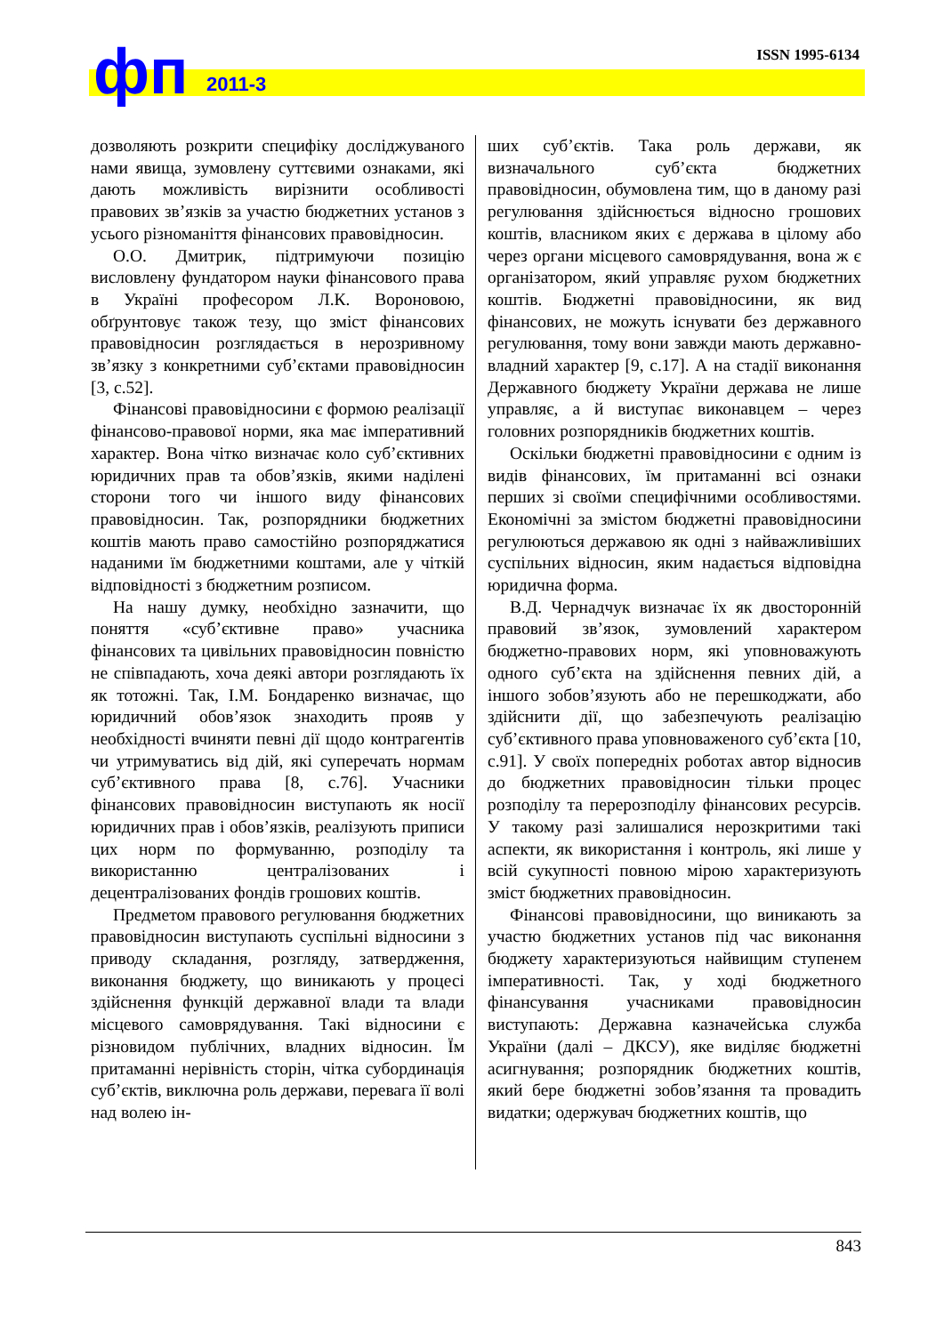ISSN 1995-6134 фп 2011-3
дозволяють розкрити специфіку досліджуваного нами явища, зумовлену суттєвими ознаками, які дають можливість вирізнити особливості правових зв’язків за участю бюджетних установ з усього різноманіття фінансових правовідносин.
О.О. Дмитрик, підтримуючи позицію висловлену фундатором науки фінансового права в Україні професором Л.К. Вороновою, обґрунтовує також тезу, що зміст фінансових правовідносин розглядається в нерозривному зв’язку з конкретними суб’єктами правовідносин [3, с.52].
Фінансові правовідносини є формою реалізації фінансово-правової норми, яка має імперативний характер. Вона чітко визначає коло суб’єктивних юридичних прав та обов’язків, якими наділені сторони того чи іншого виду фінансових правовідносин. Так, розпорядники бюджетних коштів мають право самостійно розпоряджатися наданими їм бюджетними коштами, але у чіткій відповідності з бюджетним розписом.
На нашу думку, необхідно зазначити, що поняття «суб’єктивне право» учасника фінансових та цивільних правовідносин повністю не співпадають, хоча деякі автори розглядають їх як тотожні. Так, І.М. Бондаренко визначає, що юридичний обов’язок знаходить прояв у необхідності вчиняти певні дії щодо контрагентів чи утримуватись від дій, які суперечать нормам суб’єктивного права [8, с.76]. Учасники фінансових правовідносин виступають як носії юридичних прав і обов’язків, реалізують приписи цих норм по формуванню, розподілу та використанню централізованих і децентралізованих фондів грошових коштів.
Предметом правового регулювання бюджетних правовідносин виступають суспільні відносини з приводу складання, розгляду, затвердження, виконання бюджету, що виникають у процесі здійснення функцій державної влади та влади місцевого самоврядування. Такі відносини є різновидом публічних, владних відносин. Їм притаманні нерівність сторін, чітка субординація суб’єктів, виключна роль держави, перевага її волі над волею ін-
ших суб’єктів. Така роль держави, як визначального суб’єкта бюджетних правовідносин, обумовлена тим, що в даному разі регулювання здійснюється відносно грошових коштів, власником яких є держава в цілому або через органи місцевого самоврядування, вона ж є організатором, який управляє рухом бюджетних коштів. Бюджетні правовідносини, як вид фінансових, не можуть існувати без державного регулювання, тому вони завжди мають державно-владний характер [9, с.17]. А на стадії виконання Державного бюджету України держава не лише управляє, а й виступає виконавцем – через головних розпорядників бюджетних коштів.
Оскільки бюджетні правовідносини є одним із видів фінансових, їм притаманні всі ознаки перших зі своїми специфічними особливостями. Економічні за змістом бюджетні правовідносини регулюються державою як одні з найважливіших суспільних відносин, яким надається відповідна юридична форма.
В.Д. Чернадчук визначає їх як двосторонній правовий зв’язок, зумовлений характером бюджетно-правових норм, які уповноважують одного суб’єкта на здійснення певних дій, а іншого зобов’язують або не перешкоджати, або здійснити дії, що забезпечують реалізацію суб’єктивного права уповноваженого суб’єкта [10, с.91]. У своїх попередніх роботах автор відносив до бюджетних правовідносин тільки процес розподілу та перерозподілу фінансових ресурсів. У такому разі залишалися нерозкритими такі аспекти, як використання і контроль, які лише у всій сукупності повною мірою характеризують зміст бюджетних правовідносин.
Фінансові правовідносини, що виникають за участю бюджетних установ під час виконання бюджету характеризуються найвищим ступенем імперативності. Так, у ході бюджетного фінансування учасниками правовідносин виступають: Державна казначейська служба України (далі – ДКСУ), яке виділяє бюджетні асигнування; розпорядник бюджетних коштів, який бере бюджетні зобов’язання та провадить видатки; одержувач бюджетних коштів, що
843